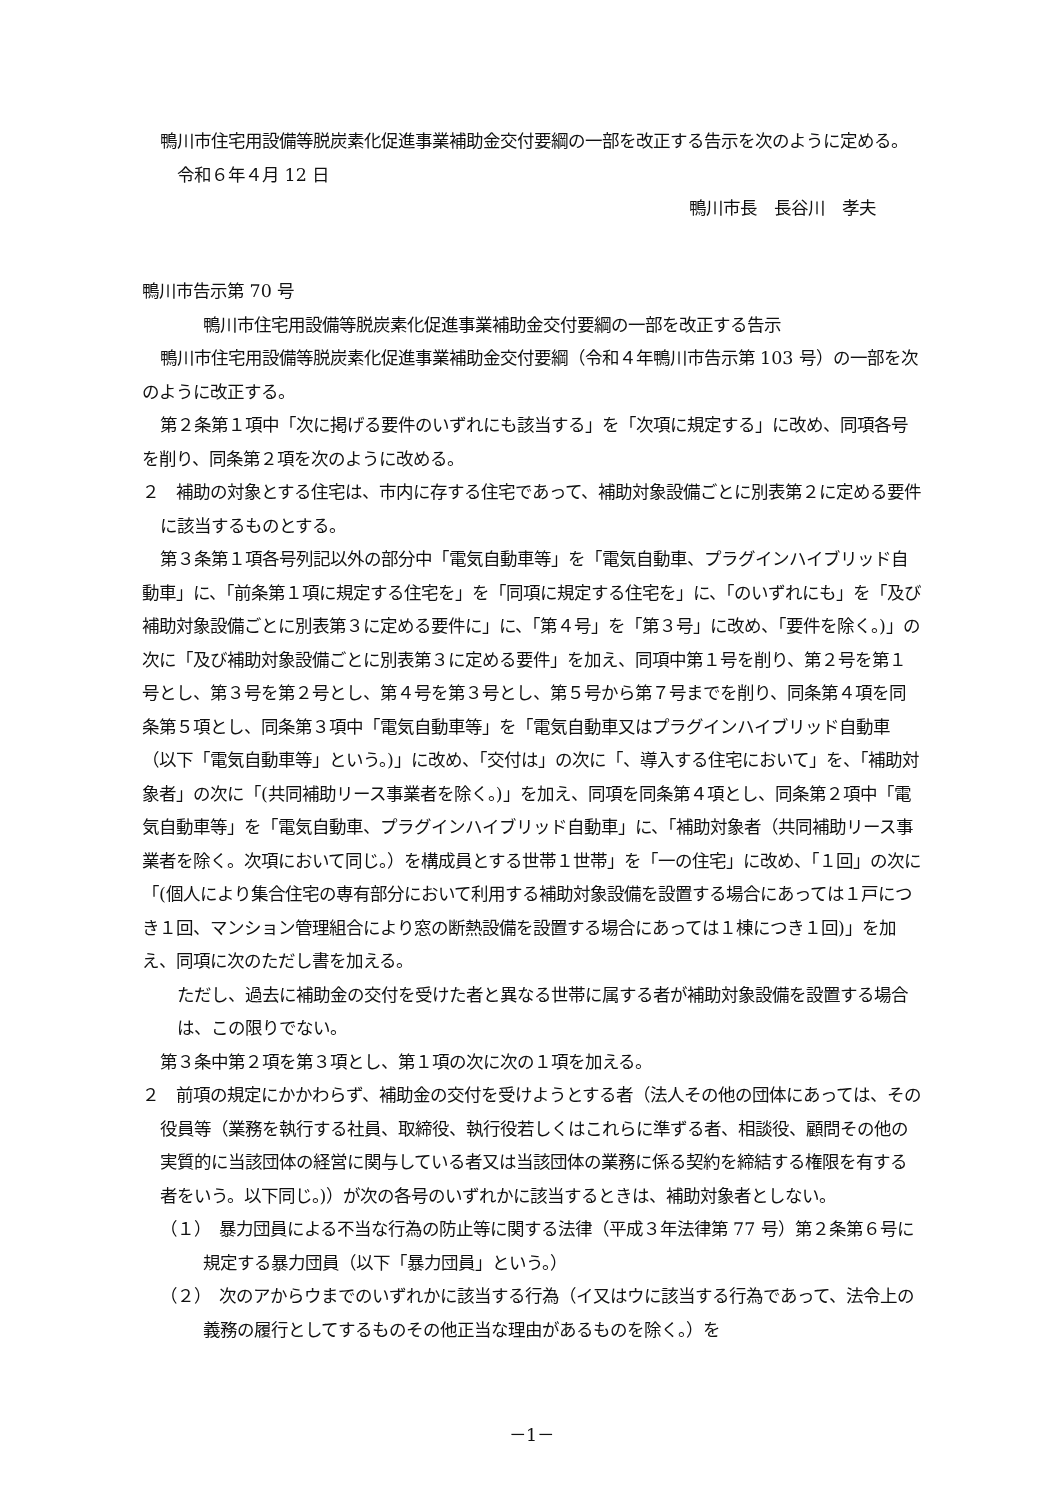鴨川市住宅用設備等脱炭素化促進事業補助金交付要綱の一部を改正する告示を次のように定める。
令和６年４月 12 日
鴨川市長　長谷川　孝夫
鴨川市告示第 70 号
鴨川市住宅用設備等脱炭素化促進事業補助金交付要綱の一部を改正する告示
鴨川市住宅用設備等脱炭素化促進事業補助金交付要綱（令和４年鴨川市告示第 103 号）の一部を次のように改正する。
第２条第１項中「次に掲げる要件のいずれにも該当する」を「次項に規定する」に改め、同項各号を削り、同条第２項を次のように改める。
２　補助の対象とする住宅は、市内に存する住宅であって、補助対象設備ごとに別表第２に定める要件に該当するものとする。
第３条第１項各号列記以外の部分中「電気自動車等」を「電気自動車、プラグインハイブリッド自動車」に、「前条第１項に規定する住宅を」を「同項に規定する住宅を」に、「のいずれにも」を「及び補助対象設備ごとに別表第３に定める要件に」に、「第４号」を「第３号」に改め、「要件を除く。)」の次に「及び補助対象設備ごとに別表第３に定める要件」を加え、同項中第１号を削り、第２号を第１号とし、第３号を第２号とし、第４号を第３号とし、第５号から第７号までを削り、同条第４項を同条第５項とし、同条第３項中「電気自動車等」を「電気自動車又はプラグインハイブリッド自動車（以下「電気自動車等」という。)」に改め、「交付は」の次に「、導入する住宅において」を、「補助対象者」の次に「(共同補助リース事業者を除く。)」を加え、同項を同条第４項とし、同条第２項中「電気自動車等」を「電気自動車、プラグインハイブリッド自動車」に、「補助対象者（共同補助リース事業者を除く。次項において同じ。）を構成員とする世帯１世帯」を「一の住宅」に改め、「１回」の次に「(個人により集合住宅の専有部分において利用する補助対象設備を設置する場合にあっては１戸につき１回、マンション管理組合により窓の断熱設備を設置する場合にあっては１棟につき１回)」を加え、同項に次のただし書を加える。
　ただし、過去に補助金の交付を受けた者と異なる世帯に属する者が補助対象設備を設置する場合は、この限りでない。
第３条中第２項を第３項とし、第１項の次に次の１項を加える。
２　前項の規定にかかわらず、補助金の交付を受けようとする者（法人その他の団体にあっては、その役員等（業務を執行する社員、取締役、執行役若しくはこれらに準ずる者、相談役、顧問その他の実質的に当該団体の経営に関与している者又は当該団体の業務に係る契約を締結する権限を有する者をいう。以下同じ。)）が次の各号のいずれかに該当するときは、補助対象者としない。
（１）　暴力団員による不当な行為の防止等に関する法律（平成３年法律第 77 号）第２条第６号に規定する暴力団員（以下「暴力団員」という。）
（２）　次のアからウまでのいずれかに該当する行為（イ又はウに該当する行為であって、法令上の義務の履行としてするものその他正当な理由があるものを除く。）を
－1－